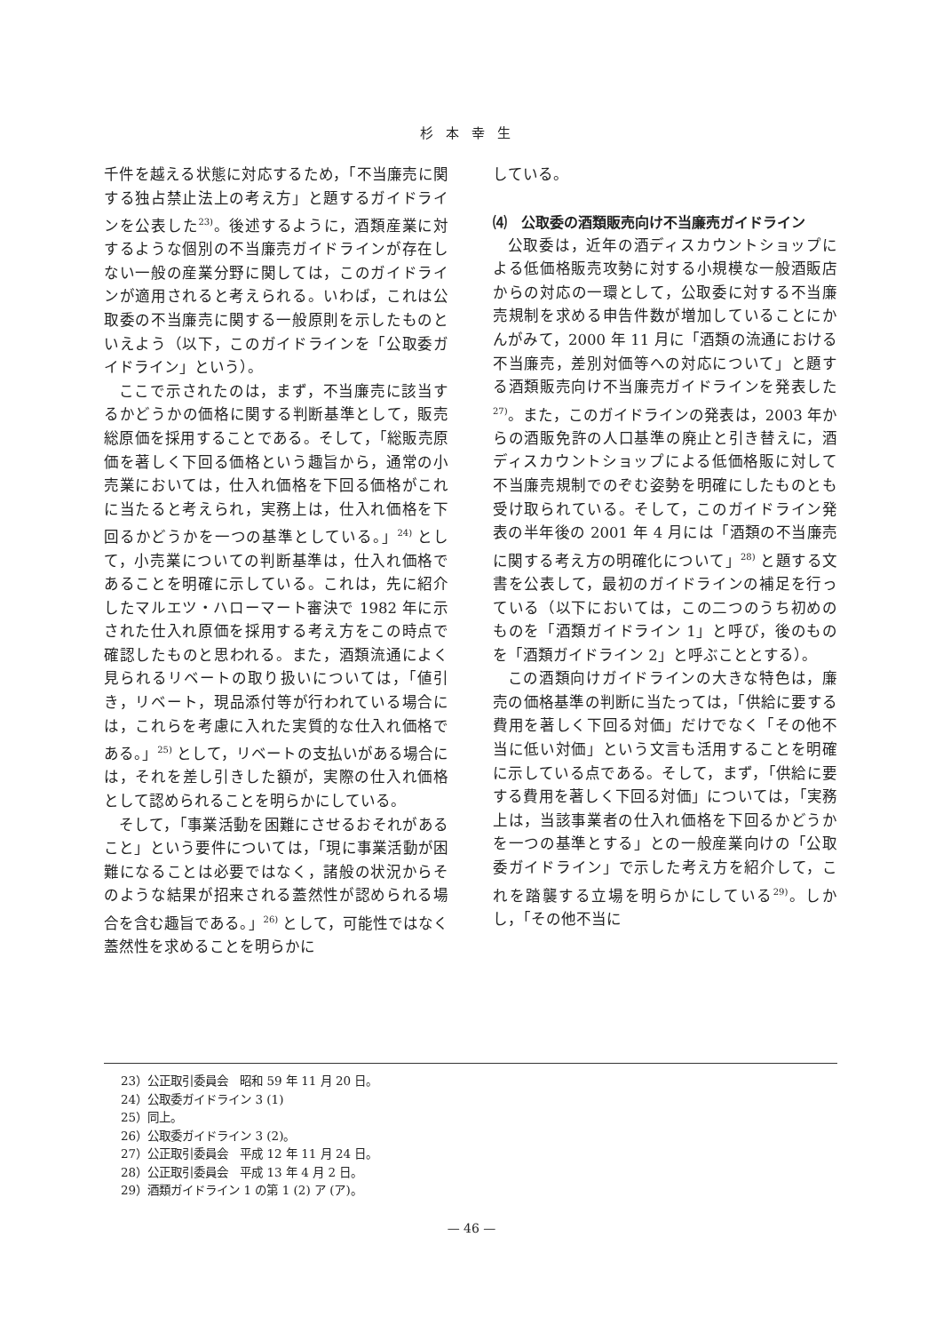杉本幸生
千件を越える状態に対応するため，「不当廉売に関する独占禁止法上の考え方」と題するガイドラインを公表した<sup>23)</sup>。後述するように，酒類産業に対するような個別の不当廉売ガイドラインが存在しない一般の産業分野に関しては，このガイドラインが適用されると考えられる。いわば，これは公取委の不当廉売に関する一般原則を示したものといえよう（以下，このガイドラインを「公取委ガイドライン」という）。
ここで示されたのは，まず，不当廉売に該当するかどうかの価格に関する判断基準として，販売総原価を採用することである。そして，「総販売原価を著しく下回る価格という趣旨から，通常の小売業においては，仕入れ価格を下回る価格がこれに当たると考えられ，実務上は，仕入れ価格を下回るかどうかを一つの基準としている。」<sup>24)</sup> として，小売業についての判断基準は，仕入れ価格であることを明確に示している。これは，先に紹介したマルエツ・ハローマート審決で 1982 年に示された仕入れ原価を採用する考え方をこの時点で確認したものと思われる。また，酒類流通によく見られるリベートの取り扱いについては，「値引き，リベート，現品添付等が行われている場合には，これらを考慮に入れた実質的な仕入れ価格である。」<sup>25)</sup> として，リベートの支払いがある場合には，それを差し引きした額が，実際の仕入れ価格として認められることを明らかにしている。
そして，「事業活動を困難にさせるおそれがあること」という要件については，「現に事業活動が困難になることは必要ではなく，諸般の状況からそのような結果が招来される蓋然性が認められる場合を含む趣旨である。」<sup>26)</sup> として，可能性ではなく蓋然性を求めることを明らかに
している。
⑷　公取委の酒類販売向け不当廉売ガイドライン
公取委は，近年の酒ディスカウントショップによる低価格販売攻勢に対する小規模な一般酒販店からの対応の一環として，公取委に対する不当廉売規制を求める申告件数が増加していることにかんがみて，2000 年 11 月に「酒類の流通における不当廉売，差別対価等への対応について」と題する酒類販売向け不当廉売ガイドラインを発表した<sup>27)</sup>。また，このガイドラインの発表は，2003 年からの酒販免許の人口基準の廃止と引き替えに，酒ディスカウントショップによる低価格販に対して不当廉売規制でのぞむ姿勢を明確にしたものとも受け取られている。そして，このガイドライン発表の半年後の 2001 年 4 月には「酒類の不当廉売に関する考え方の明確化について」<sup>28)</sup> と題する文書を公表して，最初のガイドラインの補足を行っている（以下においては，この二つのうち初めのものを「酒類ガイドライン 1」と呼び，後のものを「酒類ガイドライン 2」と呼ぶこととする）。
この酒類向けガイドラインの大きな特色は，廉売の価格基準の判断に当たっては，「供給に要する費用を著しく下回る対価」だけでなく「その他不当に低い対価」という文言も活用することを明確に示している点である。そして，まず，「供給に要する費用を著しく下回る対価」については，「実務上は，当該事業者の仕入れ価格を下回るかどうかを一つの基準とする」との一般産業向けの「公取委ガイドライン」で示した考え方を紹介して，これを踏襲する立場を明らかにしている<sup>29)</sup>。しかし，「その他不当に
23）公正取引委員会　昭和 59 年 11 月 20 日。
24）公取委ガイドライン 3 (1)
25）同上。
26）公取委ガイドライン 3 (2)。
27）公正取引委員会　平成 12 年 11 月 24 日。
28）公正取引委員会　平成 13 年 4 月 2 日。
29）酒類ガイドライン 1 の第 1 (2) ア (ア)。
— 46 —